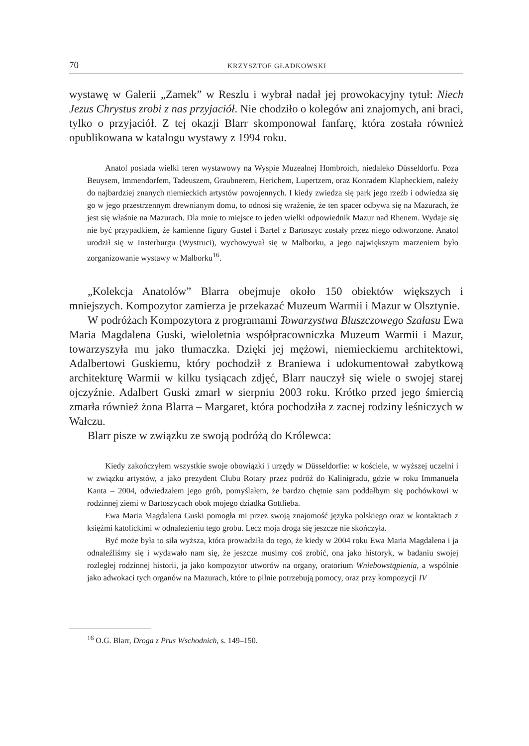70 KRZYSZTOF GŁADKOWSKI
wystawę w Galerii „Zamek” w Reszlu i wybrał nadał jej prowokacyjny tytuł: Niech Jezus Chrystus zrobi z nas przyjaciół. Nie chodziło o kolegów ani znajomych, ani braci, tylko o przyjaciół. Z tej okazji Blarr skomponował fanfarę, która została również opublikowana w katalogu wystawy z 1994 roku.
Anatol posiada wielki teren wystawowy na Wyspie Muzealnej Hombroich, niedaleko Düsseldorfu. Poza Beuysem, Immendorfem, Tadeuszem, Graubnerem, Herichem, Lupertzem, oraz Konradem Klapheckiem, należy do najbardziej znanych niemieckich artystów powojennych. I kiedy zwiedza się park jego rzeźb i odwiedza się go w jego przestrzennym drewnianym domu, to odnosi się wrażenie, że ten spacer odbywa się na Mazurach, że jest się właśnie na Mazurach. Dla mnie to miejsce to jeden wielki odpowiednik Mazur nad Rhenem. Wydaje się nie być przypadkiem, że kamienne figury Gustel i Bartel z Bartoszyc zostały przez niego odtworzone. Anatol urodził się w Insterburgu (Wystruci), wychowywał się w Malborku, a jego największym marzeniem było zorganizowanie wystawy w Malborku<sup>16</sup>.
„Kolekcja Anatolów” Blarra obejmuje około 150 obiektów większych i mniejszych. Kompozytor zamierza je przekazać Muzeum Warmii i Mazur w Olsztynie.
W podróżach Kompozytora z programami Towarzystwa Bluszczowego Szałasu Ewa Maria Magdalena Guski, wieloletnia współpracowniczka Muzeum Warmii i Mazur, towarzyszyła mu jako tłumaczka. Dzięki jej mężowi, niemieckiemu architektowi, Adalbertowi Guskiemu, który pochodził z Braniewa i udokumentował zabytkową architekturę Warmii w kilku tysiącach zdjęć, Blarr nauczył się wiele o swojej starej ojczyźnie. Adalbert Guski zmarł w sierpniu 2003 roku. Krótko przed jego śmiercią zmarła również żona Blarra – Margaret, która pochodziła z zacnej rodziny leśniczych w Wałczu.
Blarr pisze w związku ze swoją podróżą do Królewca:
Kiedy zakończyłem wszystkie swoje obowiązki i urzędy w Düsseldorfie: w kościele, w wyższej uczelni i w związku artystów, a jako prezydent Clubu Rotary przez podróż do Kalinigradu, gdzie w roku Immanuela Kanta – 2004, odwiedzałem jego grób, pomyślałem, że bardzo chętnie sam poddałbym się pochówkowi w rodzinnej ziemi w Bartoszycach obok mojego dziadka Gottlieba.
Ewa Maria Magdalena Guski pomogła mi przez swoją znajomość języka polskiego oraz w kontaktach z księżmi katolickimi w odnalezieniu tego grobu. Lecz moja droga się jeszcze nie skończyła.
Być może była to siła wyższa, która prowadziła do tego, że kiedy w 2004 roku Ewa Maria Magdalena i ja odnaleźliśmy się i wydawało nam się, że jeszcze musimy coś zrobić, ona jako historyk, w badaniu swojej rozległej rodzinnej historii, ja jako kompozytor utworów na organy, oratorium Wniebowstąpienia, a wspólnie jako adwokaci tych organów na Mazurach, które to pilnie potrzebują pomocy, oraz przy kompozycji IV
<sup>16</sup> O.G. Blarr, Droga z Prus Wschodnich, s. 149–150.